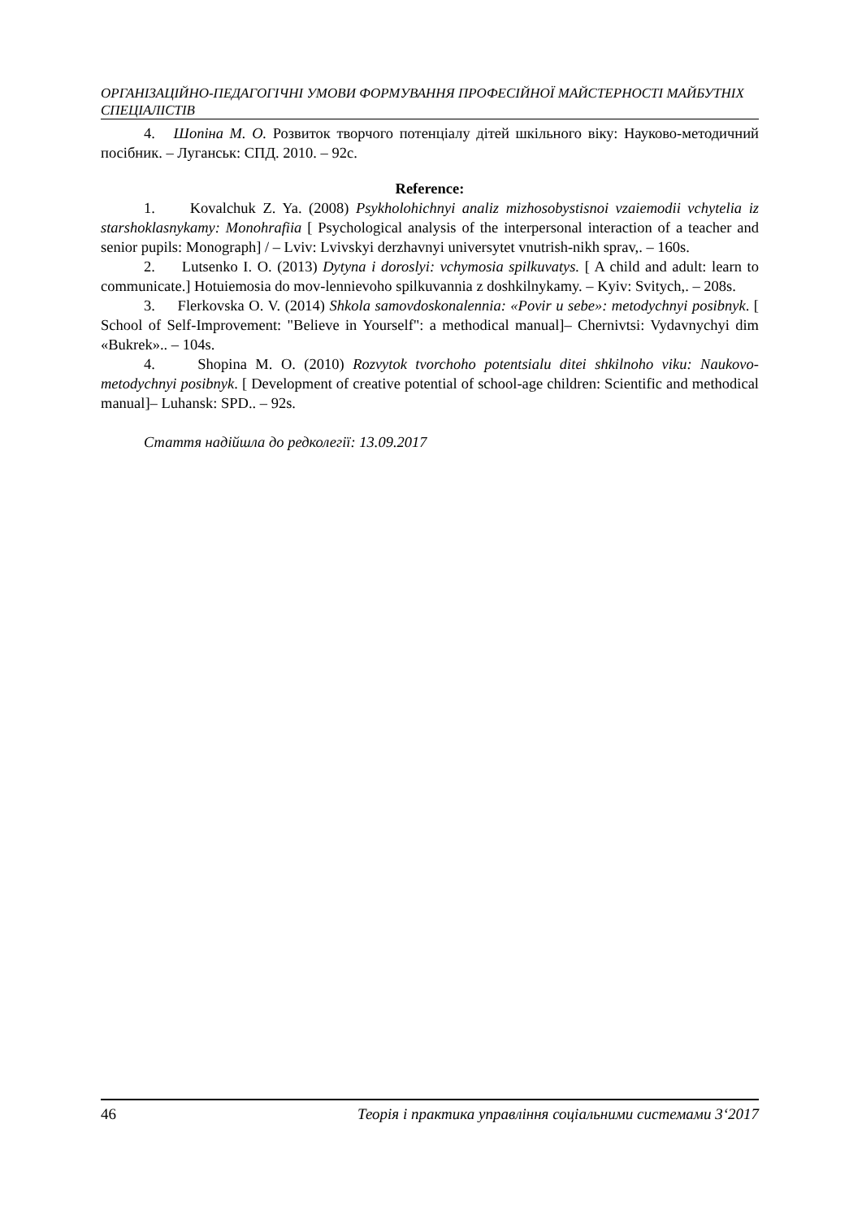ОРГАНІЗАЦІЙНО-ПЕДАГОГІЧНІ УМОВИ ФОРМУВАННЯ ПРОФЕСІЙНОЇ МАЙСТЕРНОСТІ МАЙБУТНІХ СПЕЦІАЛІСТІВ
4. Шопіна М. О. Розвиток творчого потенціалу дітей шкільного віку: Науково-методичний посібник. – Луганськ: СПД. 2010. – 92с.
Reference:
1. Kovalchuk Z. Ya. (2008) Psykholohichnyi analiz mizhosobystisnoi vzaiemodii vchytelia iz starshoklasnykamy: Monohrafiia [ Psychological analysis of the interpersonal interaction of a teacher and senior pupils: Monograph] / – Lviv: Lvivskyi derzhavnyi universytet vnutrish-nikh sprav,. – 160s.
2. Lutsenko I. O. (2013) Dytyna i doroslyi: vchymosia spilkuvatys. [ A child and adult: learn to communicate.] Hotuiemosia do mov-lennievoho spilkuvannia z doshkilnykamy. – Kyiv: Svitych,. – 208s.
3. Flerkovska O. V. (2014) Shkola samovdoskonalennia: «Povir u sebe»: metodychnyi posibnyk. [ School of Self-Improvement: "Believe in Yourself": a methodical manual]– Chernivtsi: Vydavnychyi dim «Bukrek».. – 104s.
4. Shopina M. O. (2010) Rozvytok tvorchoho potentsialu ditei shkilnoho viku: Naukovo-metodychnyi posibnyk. [ Development of creative potential of school-age children: Scientific and methodical manual]– Luhansk: SPD.. – 92s.
Стаття надійшла до редколегії: 13.09.2017
46 Теорія і практика управління соціальними системами 3‘2017